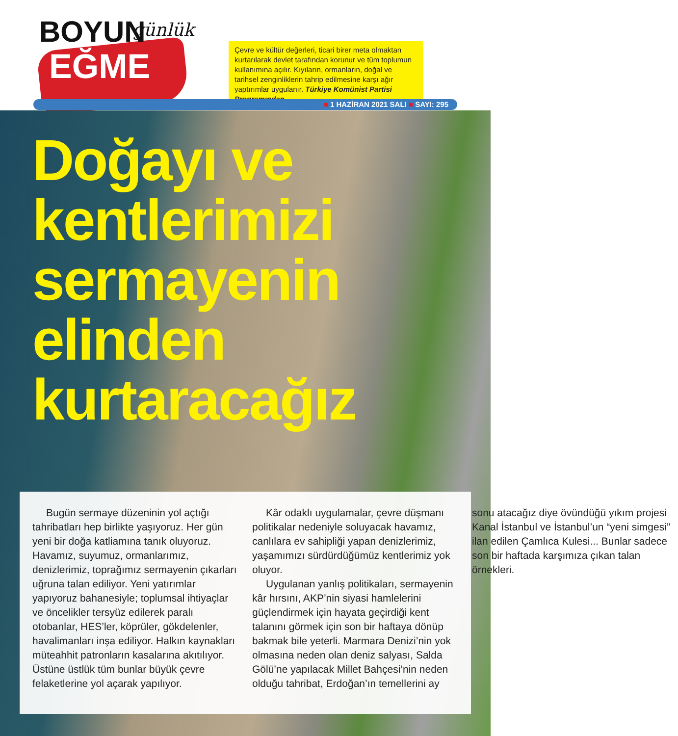günlük
BOYUN
EĞME
Çevre ve kültür değerleri, ticari birer meta olmaktan kurtarılarak devlet tarafından korunur ve tüm toplumun kullanımına açılır. Kıyıların, ormanların, doğal ve tarihsel zenginliklerin tahrip edilmesine karşı ağır yaptırımlar uygulanır. Türkiye Komünist Partisi Programından
■ 1 HAZİRAN 2021 SALI ■ SAYI: 295
Doğayı ve
kentlerimizi
sermayenin
elinden
kurtaracağız
Bugün sermaye düzeninin yol açtığı tahribatları hep birlikte yaşıyoruz. Her gün yeni bir doğa katliamına tanık oluyoruz. Havamız, suyumuz, ormanlarımız, denizlerimiz, toprağımız sermayenin çıkarları uğruna talan ediliyor. Yeni yatırımlar yapıyoruz bahanesiyle; toplumsal ihtiyaçlar ve öncelikler tersyüz edilerek paralı otobanlar, HES’ler, köprüler, gökdelenler, havalimanları inşa ediliyor. Halkın kaynakları müteahhit patronların kasalarına akıtılıyor. Üstüne üstlük tüm bunlar büyük çevre felaketlerine yol açarak yapılıyor.
Kâr odaklı uygulamalar, çevre düşmanı politikalar nedeniyle soluyacak havamız, canlılara ev sahipliği yapan denizlerimiz, yaşamımızı sürdürdüğümüz kentlerimiz yok oluyor.
Uygulanan yanlış politikaları, sermayenin kâr hırsını, AKP’nin siyasi hamlelerini güçlendirmek için hayata geçirdiği kent talanını görmek için son bir haftaya dönüp bakmak bile yeterli. Marmara Denizi’nin yok olmasına neden olan deniz salyası, Salda Gölü’ne yapılacak Millet Bahçesi’nin neden olduğu tahribat, Erdoğan’ın temellerini ay sonu atacağız diye övündüğü yıkım projesi Kanal İstanbul ve İstanbul’un “yeni simgesi” ilan edilen Çamlıca Kulesi... Bunlar sadece son bir haftada karşımıza çıkan talan örnekleri.